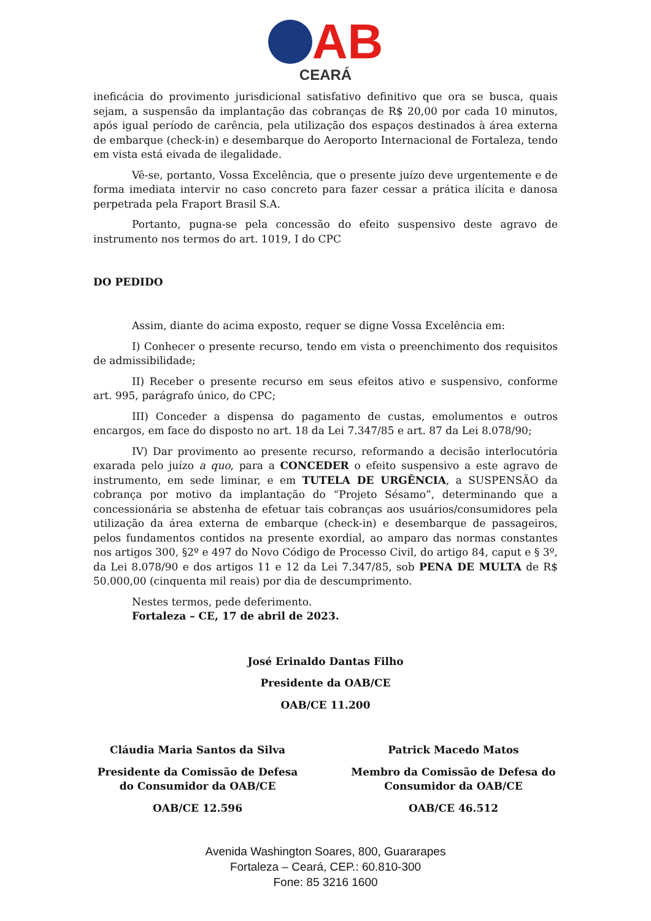AB
CEARÁ
ineficácia do provimento jurisdicional satisfativo definitivo que ora se busca, quais sejam, a suspensão da implantação das cobranças de R$ 20,00 por cada 10 minutos, após igual período de carência, pela utilização dos espaços destinados à área externa de embarque (check-in) e desembarque do Aeroporto Internacional de Fortaleza, tendo em vista está eivada de ilegalidade.
Vê-se, portanto, Vossa Excelência, que o presente juízo deve urgentemente e de forma imediata intervir no caso concreto para fazer cessar a prática ilícita e danosa perpetrada pela Fraport Brasil S.A.
Portanto, pugna-se pela concessão do efeito suspensivo deste agravo de instrumento nos termos do art. 1019, I do CPC
DO PEDIDO
Assim, diante do acima exposto, requer se digne Vossa Excelência em:
I) Conhecer o presente recurso, tendo em vista o preenchimento dos requisitos de admissibilidade;
II) Receber o presente recurso em seus efeitos ativo e suspensivo, conforme art. 995, parágrafo único, do CPC;
III) Conceder a dispensa do pagamento de custas, emolumentos e outros encargos, em face do disposto no art. 18 da Lei 7.347/85 e art. 87 da Lei 8.078/90;
IV) Dar provimento ao presente recurso, reformando a decisão interlocutória exarada pelo juízo a quo, para a CONCEDER o efeito suspensivo a este agravo de instrumento, em sede liminar, e em TUTELA DE URGÊNCIA, a SUSPENSÃO da cobrança por motivo da implantação do “Projeto Sésamo”, determinando que a concessionária se abstenha de efetuar tais cobranças aos usuários/consumidores pela utilização da área externa de embarque (check-in) e desembarque de passageiros, pelos fundamentos contidos na presente exordial, ao amparo das normas constantes nos artigos 300, §2º e 497 do Novo Código de Processo Civil, do artigo 84, caput e § 3º, da Lei 8.078/90 e dos artigos 11 e 12 da Lei 7.347/85, sob PENA DE MULTA de R$ 50.000,00 (cinquenta mil reais) por dia de descumprimento.
Nestes termos, pede deferimento.
Fortaleza – CE, 17 de abril de 2023.
José Erinaldo Dantas Filho
Presidente da OAB/CE
OAB/CE 11.200
Cláudia Maria Santos da Silva
Presidente da Comissão de Defesa do Consumidor da OAB/CE
OAB/CE 12.596
Patrick Macedo Matos
Membro da Comissão de Defesa do Consumidor da OAB/CE
OAB/CE 46.512
Avenida Washington Soares, 800, Guararapes
Fortaleza – Ceará, CEP.: 60.810-300
Fone: 85 3216 1600